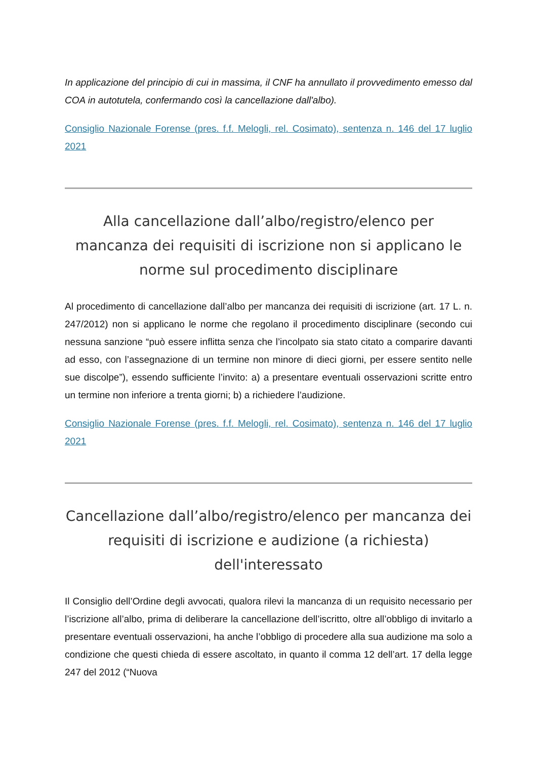In applicazione del principio di cui in massima, il CNF ha annullato il provvedimento emesso dal COA in autotutela, confermando così la cancellazione dall'albo).
Consiglio Nazionale Forense (pres. f.f. Melogli, rel. Cosimato), sentenza n. 146 del 17 luglio 2021
Alla cancellazione dall’albo/registro/elenco per mancanza dei requisiti di iscrizione non si applicano le norme sul procedimento disciplinare
Al procedimento di cancellazione dall’albo per mancanza dei requisiti di iscrizione (art. 17 L. n. 247/2012) non si applicano le norme che regolano il procedimento disciplinare (secondo cui nessuna sanzione “può essere inflitta senza che l’incolpato sia stato citato a comparire davanti ad esso, con l’assegnazione di un termine non minore di dieci giorni, per essere sentito nelle sue discolpe”), essendo sufficiente l’invito: a) a presentare eventuali osservazioni scritte entro un termine non inferiore a trenta giorni; b) a richiedere l’audizione.
Consiglio Nazionale Forense (pres. f.f. Melogli, rel. Cosimato), sentenza n. 146 del 17 luglio 2021
Cancellazione dall’albo/registro/elenco per mancanza dei requisiti di iscrizione e audizione (a richiesta) dell'interessato
Il Consiglio dell’Ordine degli avvocati, qualora rilevi la mancanza di un requisito necessario per l’iscrizione all’albo, prima di deliberare la cancellazione dell’iscritto, oltre all’obbligo di invitarlo a presentare eventuali osservazioni, ha anche l’obbligo di procedere alla sua audizione ma solo a condizione che questi chieda di essere ascoltato, in quanto il comma 12 dell’art. 17 della legge 247 del 2012 (“Nuova